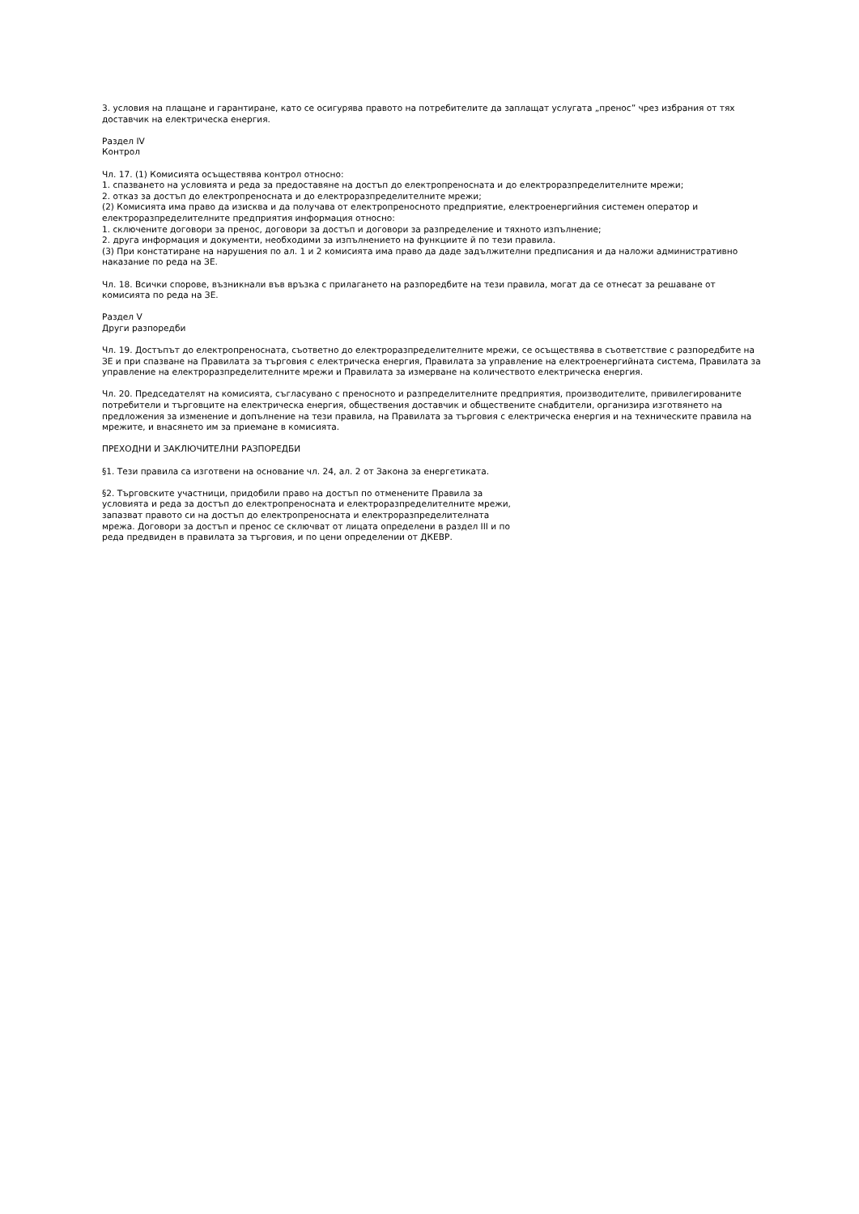3. условия на плащане и гарантиране, като се осигурява правото на потребителите да заплащат услугата „пренос” чрез избрания от тях доставчик на електрическа енергия.
Раздел IV
Контрол
Чл. 17. (1) Комисията осъществява контрол относно:
1. спазването на условията и реда за предоставяне на достъп до електропреносната и до електроразпределителните мрежи;
2. отказ за достъп до електропреносната и до електроразпределителните мрежи;
(2) Комисията има право да изисква и да получава от електропреносното предприятие, електроенергийния системен оператор и електроразпределителните предприятия информация относно:
1. сключените договори за пренос, договори за достъп и договори за разпределение и тяхното изпълнение;
2. друга информация и документи, необходими за изпълнението на функциите й по тези правила.
(3) При констатиране на нарушения по ал. 1 и 2 комисията има право да даде задължителни предписания и да наложи административно наказание по реда на ЗЕ.
Чл. 18. Всички спорове, възникнали във връзка с прилагането на разпоредбите на тези правила, могат да се отнесат за решаване от комисията по реда на ЗЕ.
Раздел V
Други разпоредби
Чл. 19. Достъпът до електропреносната, съответно до електроразпределителните мрежи, се осъществява в съответствие с разпоредбите на ЗЕ и при спазване на Правилата за търговия с електрическа енергия, Правилата за управление на електроенергийната система, Правилата за управление на електроразпределителните мрежи и Правилата за измерване на количеството електрическа енергия.
Чл. 20. Председателят на комисията, съгласувано с преносното и разпределителните предприятия, производителите, привилегированите потребители и търговците на електрическа енергия, обществения доставчик и обществените снабдители, организира изготвянето на предложения за изменение и допълнение на тези правила, на Правилата за търговия с електрическа енергия и на техническите правила на мрежите, и внасянето им за приемане в комисията.
ПРЕХОДНИ И ЗАКЛЮЧИТЕЛНИ РАЗПОРЕДБИ
§1. Тези правила са изготвени на основание чл. 24, ал. 2 от Закона за енергетиката.
§2. Търговските участници, придобили право на достъп по отменените Правила за условията и реда за достъп до електропреносната и електроразпределителните мрежи, запазват правото си на достъп до електропреносната и електроразпределителната мрежа. Договори за достъп и пренос се сключват от лицата определени в раздел III и по реда предвиден в правилата за търговия, и по цени определении от ДКЕВР.